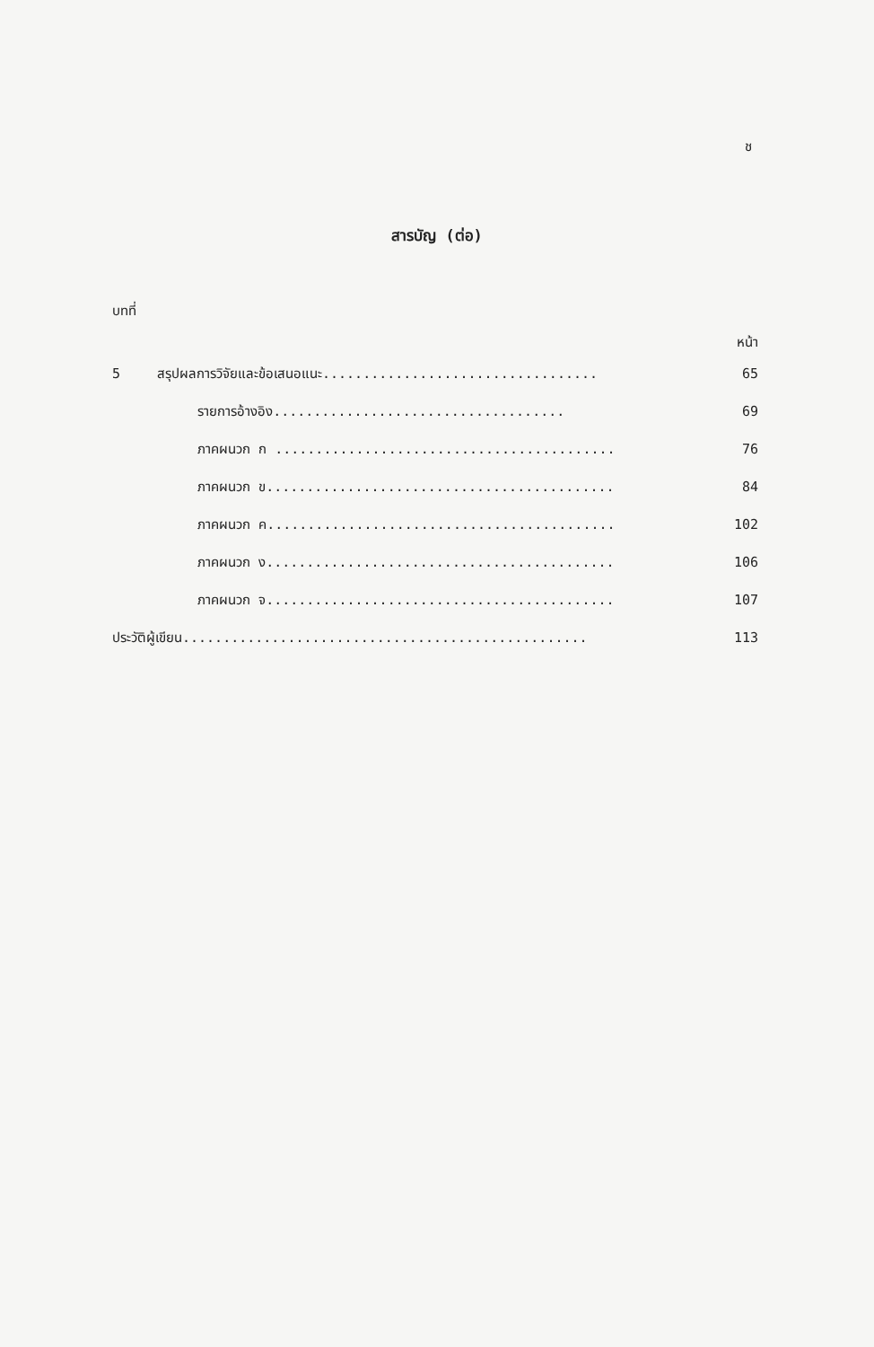ช
สารบัญ (ต่อ)
บทที่
หน้า
5 สรุปผลการวิจัยและข้อเสนอแนะ.................................. 65
รายการอ้างอิง.................................... 69
ภาคผนวก ก .......................................... 76
ภาคผนวก ข........................................... 84
ภาคผนวก ค........................................... 102
ภาคผนวก ง........................................... 106
ภาคผนวก จ........................................... 107
ประวัติผู้เขียน.................................................. 113